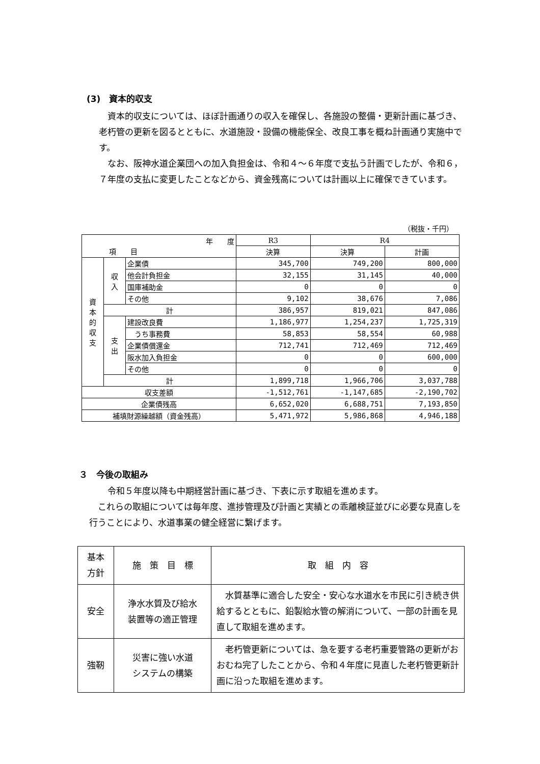(3)　資本的収支
資本的収支については、ほぼ計画通りの収入を確保し、各施設の整備・更新計画に基づき、老朽管の更新を図るとともに、水道施設・設備の機能保全、改良工事を概ね計画通り実施中です。
なお、阪神水道企業団への加入負担金は、令和４～６年度で支払う計画でしたが、令和６，７年度の支払に変更したことなどから、資金残高については計画以上に確保できています。
（税抜・千円）
| 年 度 項 目 | | | R3 | R4 | |
| --- | --- | --- | --- | --- | --- |
| | | | 決算 | 決算 | 計画 |
| 資 本 的 収 支 | 収 入 | 企業債 | 345,700 | 749,200 | 800,000 |
| | | 他会計負担金 | 32,155 | 31,145 | 40,000 |
| | | 国庫補助金 | 0 | 0 | 0 |
| | | その他 | 9,102 | 38,676 | 7,086 |
| | 計 | | 386,957 | 819,021 | 847,086 |
| | 支 出 | 建設改良費 | 1,186,977 | 1,254,237 | 1,725,319 |
| | | うち事務費 | 58,853 | 58,554 | 60,988 |
| | | 企業債償還金 | 712,741 | 712,469 | 712,469 |
| | | 阪水加入負担金 | 0 | 0 | 600,000 |
| | | その他 | 0 | 0 | 0 |
| | 計 | | 1,899,718 | 1,966,706 | 3,037,788 |
| 収支差額 | | | -1,512,761 | -1,147,685 | -2,190,702 |
| 企業債残高 | | | 6,652,020 | 6,688,751 | 7,193,850 |
| 補填財源繰越額（資金残高） | | | 5,471,972 | 5,986,868 | 4,946,188 |
３　今後の取組み
令和５年度以降も中期経営計画に基づき、下表に示す取組を進めます。
これらの取組については毎年度、進捗管理及び計画と実績との乖離検証並びに必要な見直しを行うことにより、水道事業の健全経営に繋げます。
| 基本 方針 | 施 策 目 標 | 取 組 内 容 |
| --- | --- | --- |
| 安全 | 浄水水質及び給水 装置等の適正管理 | 水質基準に適合した安全・安心な水道水を市民に引き続き供給するとともに、鉛製給水管の解消について、一部の計画を見直して取組を進めます。 |
| 強靭 | 災害に強い水道 システムの構築 | 老朽管更新については、急を要する老朽重要管路の更新がおおむね完了したことから、令和４年度に見直した老朽管更新計画に沿った取組を進めます。 |